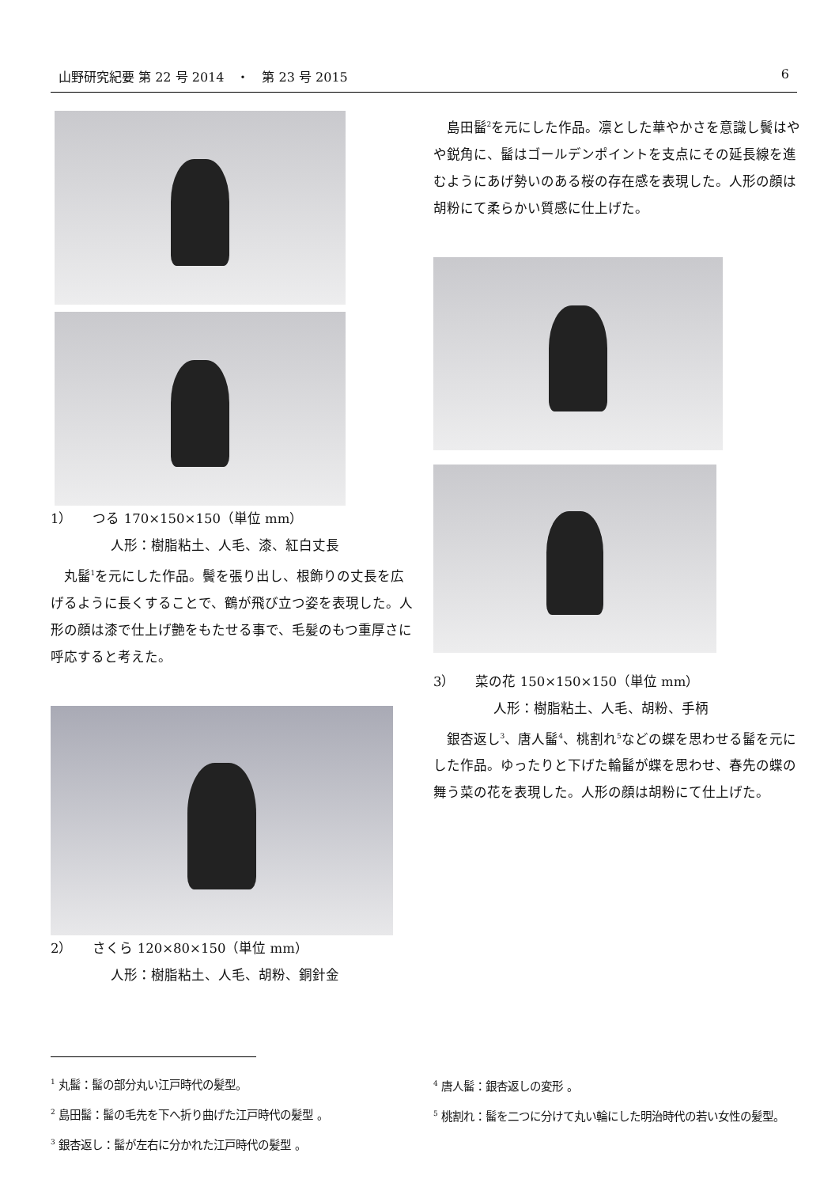山野研究紀要 第 22 号 2014　・　第 23 号 2015 6
1）　　つる 170×150×150（単位 mm）
人形：樹脂粘土、人毛、漆、紅白丈長
丸髷<sup>1</sup>を元にした作品。鬢を張り出し、根飾りの丈長を広げるように長くすることで、鶴が飛び立つ姿を表現した。人形の顔は漆で仕上げ艶をもたせる事で、毛髪のもつ重厚さに呼応すると考えた。
2）　　さくら 120×80×150（単位 mm）
人形：樹脂粘土、人毛、胡粉、銅針金
島田髷<sup>2</sup>を元にした作品。凛とした華やかさを意識し鬢はやや鋭角に、髷はゴールデンポイントを支点にその延長線を進むようにあげ勢いのある桜の存在感を表現した。人形の顔は胡粉にて柔らかい質感に仕上げた。
3）　　菜の花 150×150×150（単位 mm）
人形：樹脂粘土、人毛、胡粉、手柄
銀杏返し<sup>3</sup>、唐人髷<sup>4</sup>、桃割れ<sup>5</sup>などの蝶を思わせる髷を元にした作品。ゆったりと下げた輪髷が蝶を思わせ、春先の蝶の舞う菜の花を表現した。人形の顔は胡粉にて仕上げた。
<sup>1</sup> 丸髷：髷の部分丸い江戸時代の髪型。
<sup>2</sup> 島田髷：髷の毛先を下へ折り曲げた江戸時代の髪型 。
<sup>3</sup> 銀杏返し：髷が左右に分かれた江戸時代の髪型 。
<sup>4</sup> 唐人髷：銀杏返しの変形 。
<sup>5</sup> 桃割れ：髷を二つに分けて丸い輪にした明治時代の若い女性の髪型。